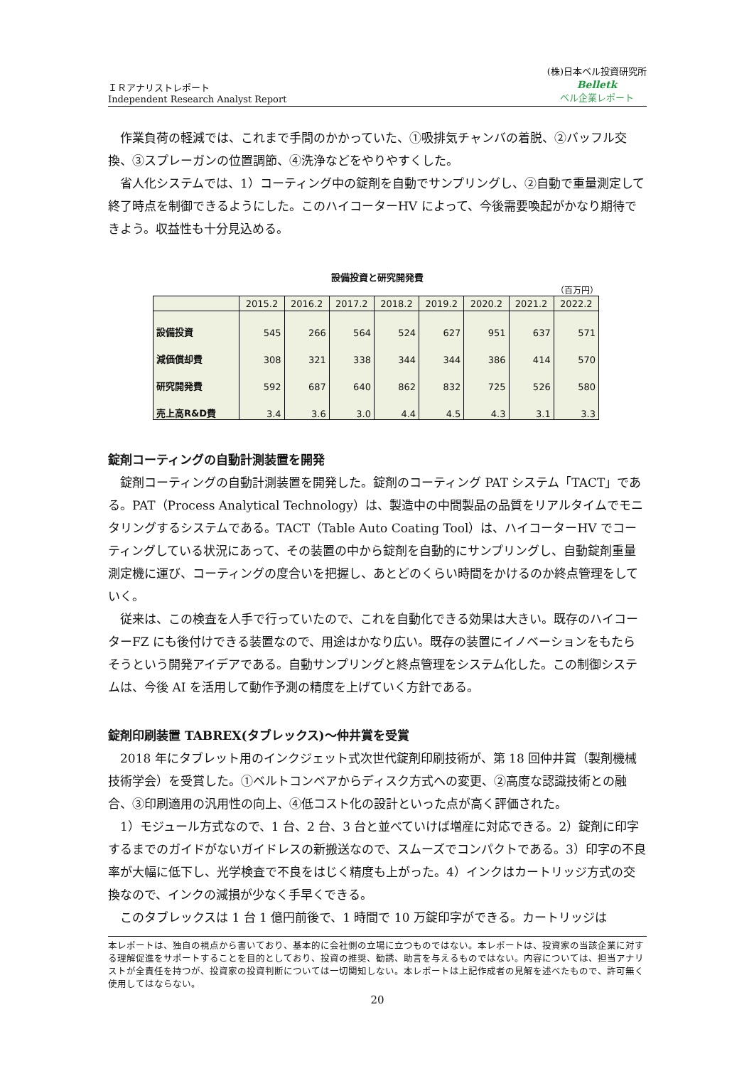ＩＲアナリストレポート
Independent Research Analyst Report
(株)日本ベル投資研究所
Belletk
ベル企業レポート
作業負荷の軽減では、これまで手間のかかっていた、①吸排気チャンバの着脱、②バッフル交換、③スプレーガンの位置調節、④洗浄などをやりやすくした。
省人化システムでは、1）コーティング中の錠剤を自動でサンプリングし、②自動で重量測定して終了時点を制御できるようにした。このハイコーターHV によって、今後需要喚起がかなり期待できよう。収益性も十分見込める。
設備投資と研究開発費
（百万円）
| | 2015.2 | 2016.2 | 2017.2 | 2018.2 | 2019.2 | 2020.2 | 2021.2 | 2022.2 |
| --- | --- | --- | --- | --- | --- | --- | --- | --- |
| 設備投資 | 545 | 266 | 564 | 524 | 627 | 951 | 637 | 571 |
| 減価償却費 | 308 | 321 | 338 | 344 | 344 | 386 | 414 | 570 |
| 研究開発費 | 592 | 687 | 640 | 862 | 832 | 725 | 526 | 580 |
| 売上高R&D費 | 3.4 | 3.6 | 3.0 | 4.4 | 4.5 | 4.3 | 3.1 | 3.3 |
錠剤コーティングの自動計測装置を開発
錠剤コーティングの自動計測装置を開発した。錠剤のコーティング PAT システム「TACT」である。PAT（Process Analytical Technology）は、製造中の中間製品の品質をリアルタイムでモニタリングするシステムである。TACT（Table Auto Coating Tool）は、ハイコーターHV でコーティングしている状況にあって、その装置の中から錠剤を自動的にサンプリングし、自動錠剤重量測定機に運び、コーティングの度合いを把握し、あとどのくらい時間をかけるのか終点管理をしていく。
従来は、この検査を人手で行っていたので、これを自動化できる効果は大きい。既存のハイコーターFZ にも後付けできる装置なので、用途はかなり広い。既存の装置にイノベーションをもたらそうという開発アイデアである。自動サンプリングと終点管理をシステム化した。この制御システムは、今後 AI を活用して動作予測の精度を上げていく方針である。
錠剤印刷装置 TABREX(タブレックス)～仲井賞を受賞
2018 年にタブレット用のインクジェット式次世代錠剤印刷技術が、第 18 回仲井賞（製剤機械技術学会）を受賞した。①ベルトコンベアからディスク方式への変更、②高度な認識技術との融合、③印刷適用の汎用性の向上、④低コスト化の設計といった点が高く評価された。
1）モジュール方式なので、1 台、2 台、3 台と並べていけば増産に対応できる。2）錠剤に印字するまでのガイドがないガイドレスの新搬送なので、スムーズでコンパクトである。3）印字の不良率が大幅に低下し、光学検査で不良をはじく精度も上がった。4）インクはカートリッジ方式の交換なので、インクの減損が少なく手早くできる。
このタブレックスは 1 台 1 億円前後で、1 時間で 10 万錠印字ができる。カートリッジは
本レポートは、独自の視点から書いており、基本的に会社側の立場に立つものではない。本レポートは、投資家の当該企業に対する理解促進をサポートすることを目的としており、投資の推奨、勧誘、助言を与えるものではない。内容については、担当アナリストが全責任を持つが、投資家の投資判断については一切関知しない。本レポートは上記作成者の見解を述べたもので、許可無く使用してはならない。
20